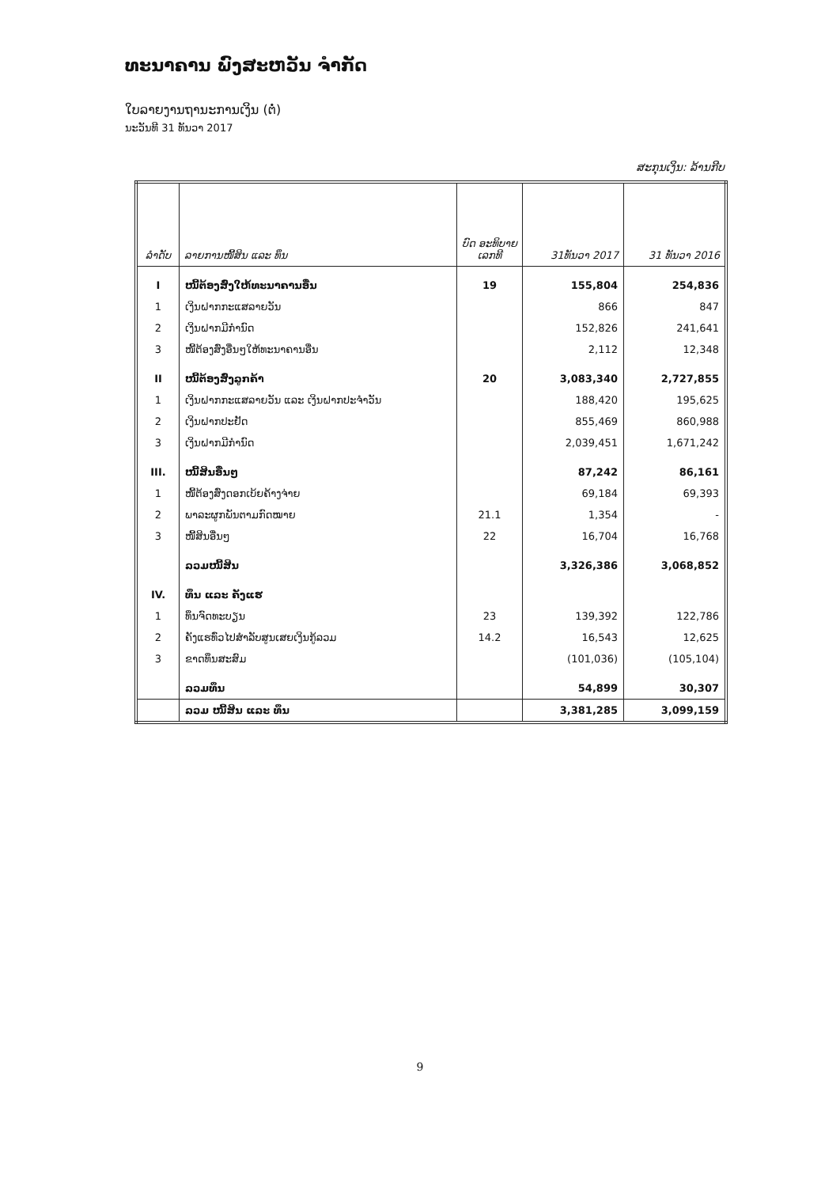ທະນາຄານ ພົງສະຫວັນ ຈໍາກັດ
ໃບລາຍງານຖານະການເງິນ (ຕໍ່)
ນະວັນທີ 31 ທັນວາ 2017
ສະກຸນເງິນ: ລ້ານກີບ
| ລໍາດັບ | ລາຍການໜີ້ສິນ ແລະ ທຶນ | ບົດ ອະທິບາຍ ເລກທີ | 31ທັນວາ 2017 | 31 ທັນວາ 2016 |
| --- | --- | --- | --- | --- |
| I | ໜີ້ຕ້ອງສົ່ງໃຫ້ທະນາຄານອື່ນ | 19 | 155,804 | 254,836 |
| 1 | ເງິນຝາກກະແສລາຍວັນ | | 866 | 847 |
| 2 | ເງິນຝາກມີກໍານົດ | | 152,826 | 241,641 |
| 3 | ໜີ້ຕ້ອງສົ່ງອື່ນໆໃຫ້ທະນາຄານອື່ນ | | 2,112 | 12,348 |
| II | ໜີ້ຕ້ອງສົ່ງລູກຄ້າ | 20 | 3,083,340 | 2,727,855 |
| 1 | ເງິນຝາກກະແສລາຍວັນ ແລະ ເງິນຝາກປະຈໍາວັນ | | 188,420 | 195,625 |
| 2 | ເງິນຝາກປະຢັດ | | 855,469 | 860,988 |
| 3 | ເງິນຝາກມີກໍານົດ | | 2,039,451 | 1,671,242 |
| III. | ໜີ້ສິນອື່ນໆ | | 87,242 | 86,161 |
| 1 | ໜີ້ຕ້ອງສົ່ງດອກເບ້ຍຄ້າງຈ່າຍ | | 69,184 | 69,393 |
| 2 | ພາລະຜູກພັນຕາມກົດໝາຍ | 21.1 | 1,354 | - |
| 3 | ໜີ້ສິນອື່ນໆ | 22 | 16,704 | 16,768 |
| | ລວມໜີ້ສິນ | | 3,326,386 | 3,068,852 |
| IV. | ທຶນ ແລະ ຄັງແຮ | | | |
| 1 | ທຶນຈົດທະບຽນ | 23 | 139,392 | 122,786 |
| 2 | ຄັງແຮທົ່ວໄປສໍາລັບສູນເສຍເງິນກູ້ລວມ | 14.2 | 16,543 | 12,625 |
| 3 | ຂາດທຶນສະສົມ | | (101,036) | (105,104) |
| | ລວມທຶນ | | 54,899 | 30,307 |
| | ລວມ ໜີ້ສິນ ແລະ ທຶນ | | 3,381,285 | 3,099,159 |
9